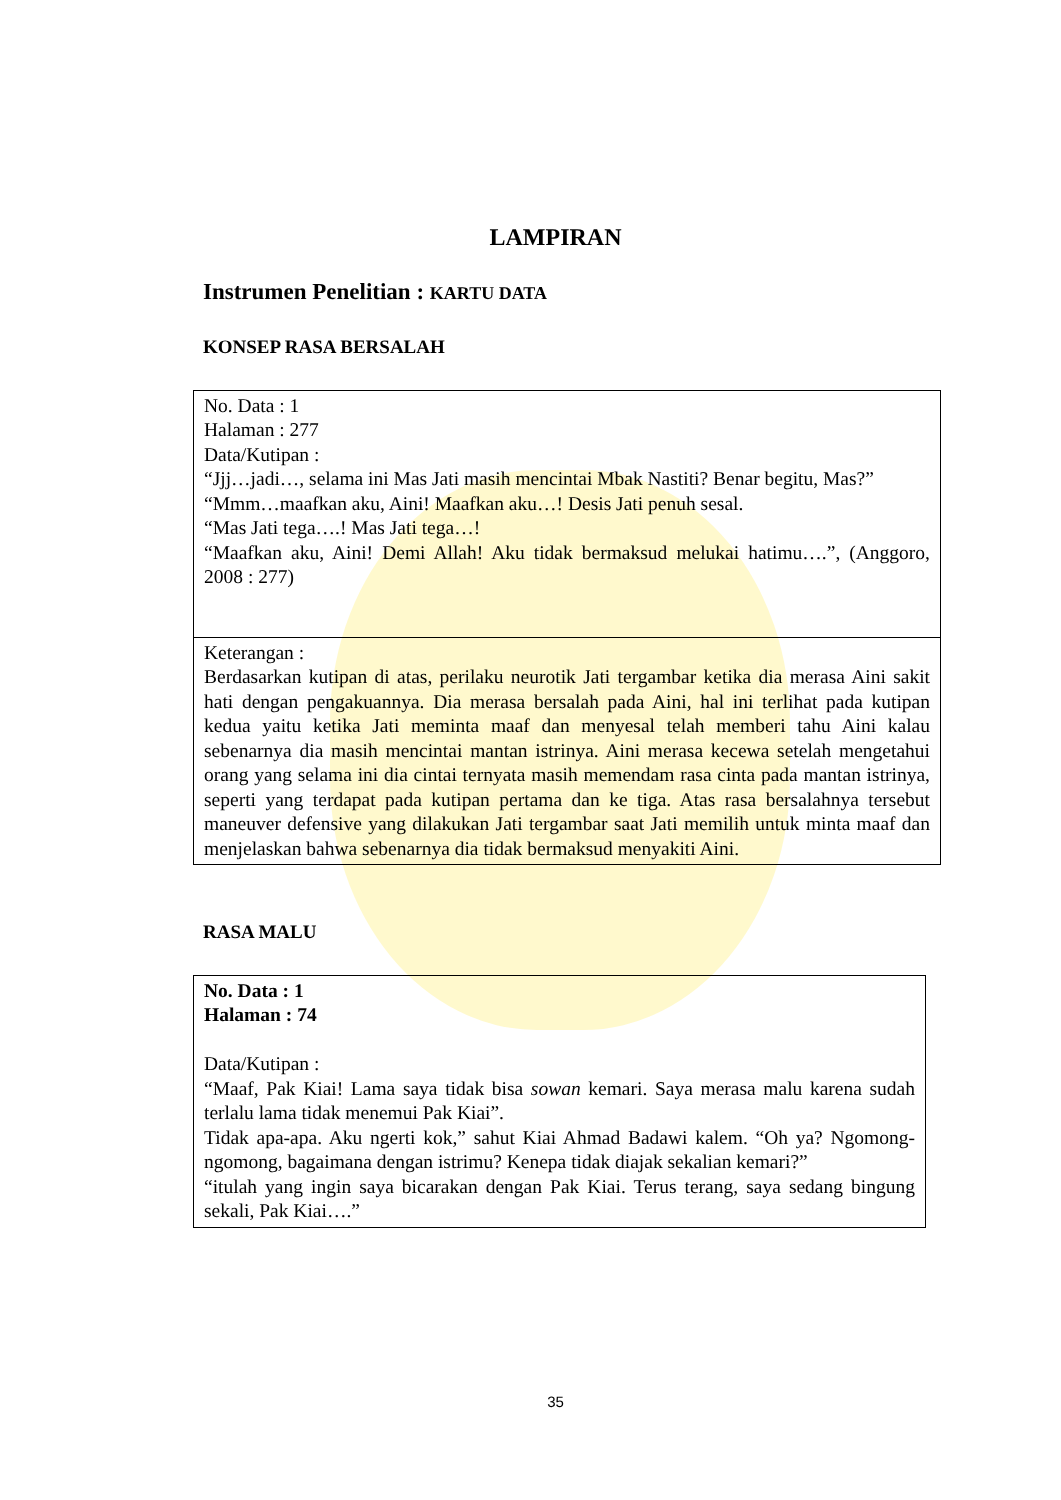LAMPIRAN
Instrumen Penelitian : KARTU DATA
KONSEP RASA BERSALAH
| No. Data : 1 Halaman : 277 Data/Kutipan : “Jjj…jadi…, selama ini Mas Jati masih mencintai Mbak Nastiti? Benar begitu, Mas?” “Mmm…maafkan aku, Aini! Maafkan aku…! Desis Jati penuh sesal. “Mas Jati tega….! Mas Jati tega…! “Maafkan aku, Aini! Demi Allah! Aku tidak bermaksud melukai hatimu….”, (Anggoro, 2008 : 277) |
| Keterangan : Berdasarkan kutipan di atas, perilaku neurotik Jati tergambar ketika dia merasa Aini sakit hati dengan pengakuannya. Dia merasa bersalah pada Aini, hal ini terlihat pada kutipan kedua yaitu ketika Jati meminta maaf dan menyesal telah memberi tahu Aini kalau sebenarnya dia masih mencintai mantan istrinya. Aini merasa kecewa setelah mengetahui orang yang selama ini dia cintai ternyata masih memendam rasa cinta pada mantan istrinya, seperti yang terdapat pada kutipan pertama dan ke tiga. Atas rasa bersalahnya tersebut maneuver defensive yang dilakukan Jati tergambar saat Jati memilih untuk minta maaf dan menjelaskan bahwa sebenarnya dia tidak bermaksud menyakiti Aini. |
RASA MALU
| No. Data : 1 Halaman : 74 Data/Kutipan : “Maaf, Pak Kiai! Lama saya tidak bisa sowan kemari. Saya merasa malu karena sudah terlalu lama tidak menemui Pak Kiai”. Tidak apa-apa. Aku ngerti kok,” sahut Kiai Ahmad Badawi kalem. “Oh ya? Ngomong-ngomong, bagaimana dengan istrimu? Kenepa tidak diajak sekalian kemari?” “itulah yang ingin saya bicarakan dengan Pak Kiai. Terus terang, saya sedang bingung sekali, Pak Kiai….” |
35